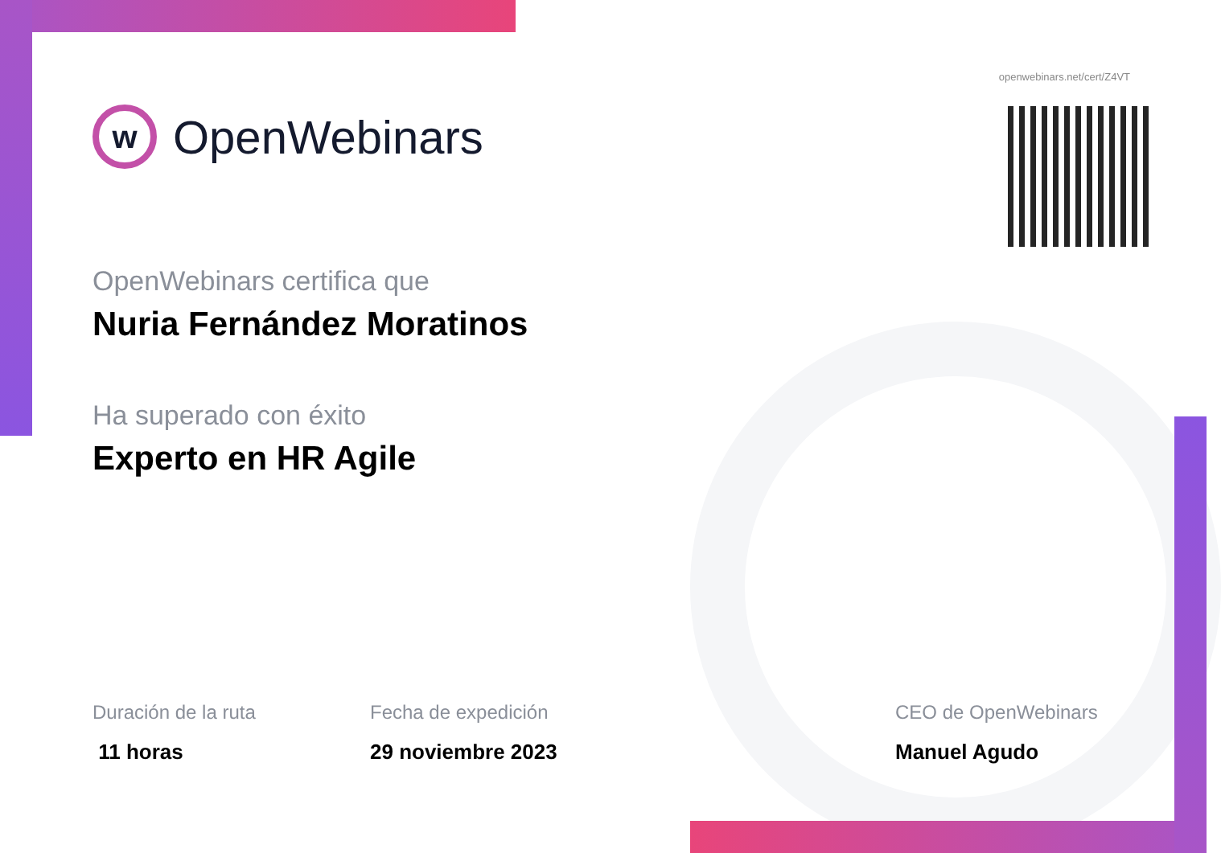openwebinars.net/cert/Z4VT
w
OpenWebinars
OpenWebinars certifica que
Nuria Fernández Moratinos
Ha superado con éxito
Experto en HR Agile
Duración de la ruta
11 horas
Fecha de expedición
29 noviembre 2023
CEO de OpenWebinars
Manuel Agudo